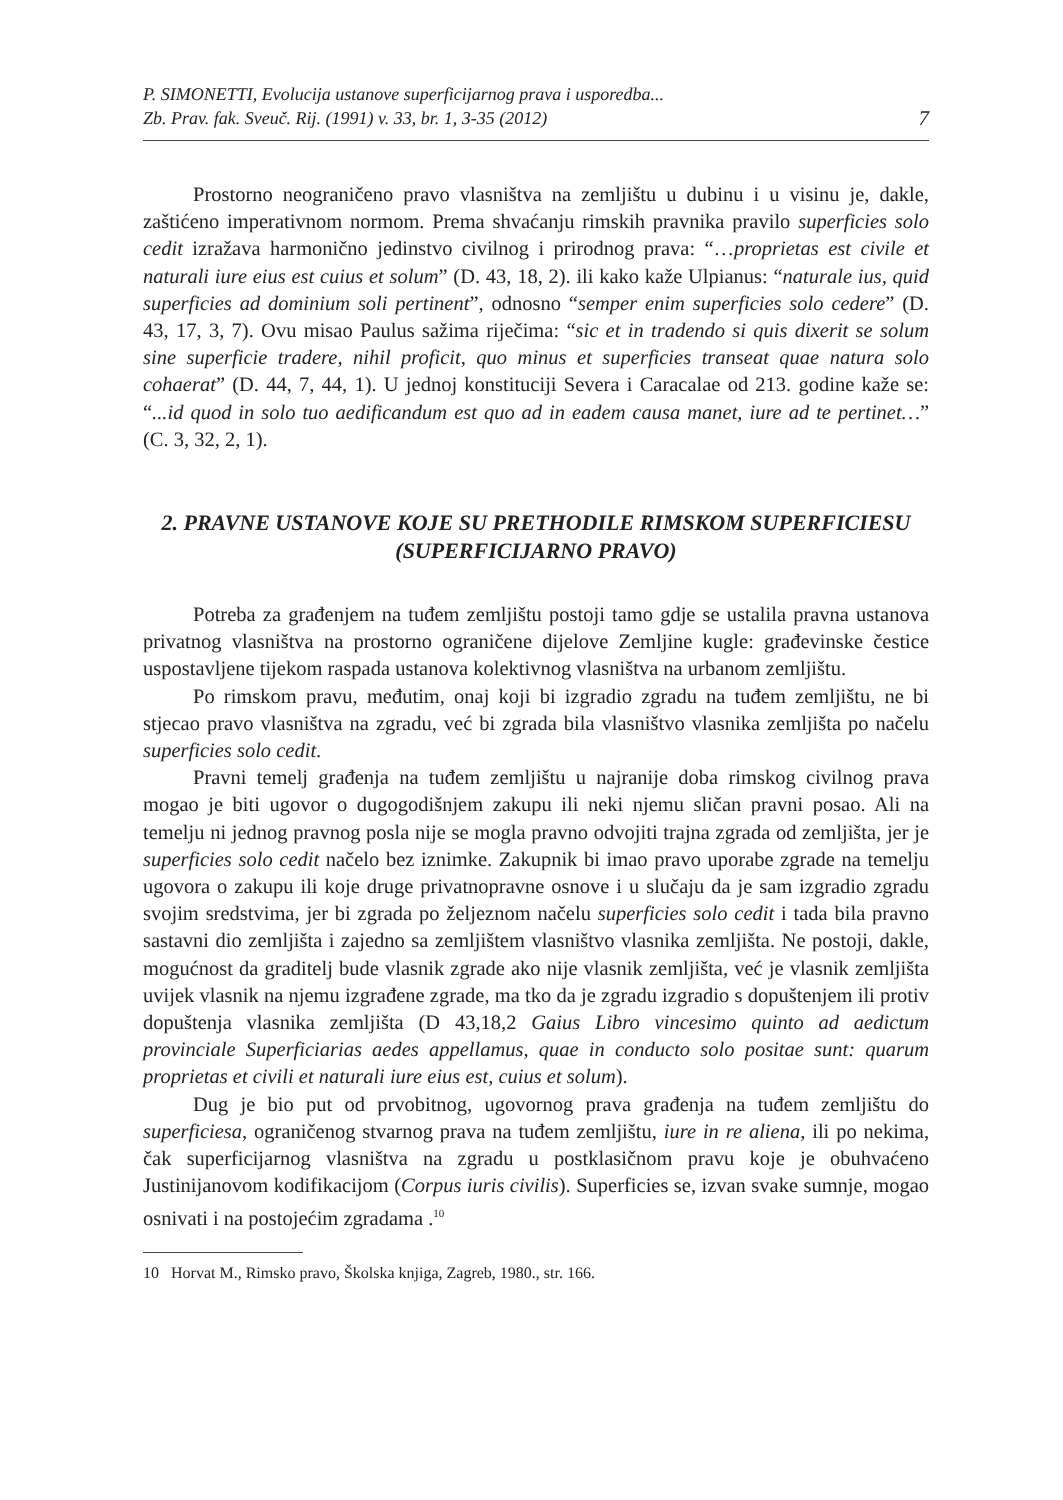P. SIMONETTI, Evolucija ustanove superficijarnog prava i usporedba...
Zb. Prav. fak. Sveuč. Rij. (1991) v. 33, br. 1, 3-35 (2012)
7
Prostorno neograničeno pravo vlasništva na zemljištu u dubinu i u visinu je, dakle, zaštićeno imperativnom normom. Prema shvaćanju rimskih pravnika pravilo superficies solo cedit izražava harmonično jedinstvo civilnog i prirodnog prava: “…proprietas est civile et naturali iure eius est cuius et solum” (D. 43, 18, 2). ili kako kaže Ulpianus: “naturale ius, quid superficies ad dominium soli pertinent”, odnosno “semper enim superficies solo cedere” (D. 43, 17, 3, 7). Ovu misao Paulus sažima riječima: “sic et in tradendo si quis dixerit se solum sine superficie tradere, nihil proficit, quo minus et superficies transeat quae natura solo cohaerat” (D. 44, 7, 44, 1). U jednoj konstituciji Severa i Caracalae od 213. godine kaže se: “...id quod in solo tuo aedificandum est quo ad in eadem causa manet, iure ad te pertinet…” (C. 3, 32, 2, 1).
2. PRAVNE USTANOVE KOJE SU PRETHODILE RIMSKOM SUPERFICIESU (SUPERFICIJARNO PRAVO)
Potreba za građenjem na tuđem zemljištu postoji tamo gdje se ustalila pravna ustanova privatnog vlasništva na prostorno ograničene dijelove Zemljine kugle: građevinske čestice uspostavljene tijekom raspada ustanova kolektivnog vlasništva na urbanom zemljištu.
Po rimskom pravu, međutim, onaj koji bi izgradio zgradu na tuđem zemljištu, ne bi stjecao pravo vlasništva na zgradu, već bi zgrada bila vlasništvo vlasnika zemljišta po načelu superficies solo cedit.
Pravni temelj građenja na tuđem zemljištu u najranije doba rimskog civilnog prava mogao je biti ugovor o dugogodišnjem zakupu ili neki njemu sličan pravni posao. Ali na temelju ni jednog pravnog posla nije se mogla pravno odvojiti trajna zgrada od zemljišta, jer je superficies solo cedit načelo bez iznimke. Zakupnik bi imao pravo uporabe zgrade na temelju ugovora o zakupu ili koje druge privatnopravne osnove i u slučaju da je sam izgradio zgradu svojim sredstvima, jer bi zgrada po željeznom načelu superficies solo cedit i tada bila pravno sastavni dio zemljišta i zajedno sa zemljištem vlasništvo vlasnika zemljišta. Ne postoji, dakle, mogućnost da graditelj bude vlasnik zgrade ako nije vlasnik zemljišta, već je vlasnik zemljišta uvijek vlasnik na njemu izgrađene zgrade, ma tko da je zgradu izgradio s dopuštenjem ili protiv dopuštenja vlasnika zemljišta (D 43,18,2 Gaius Libro vincesimo quinto ad aedictum provinciale Superficiarias aedes appellamus, quae in conducto solo positae sunt: quarum proprietas et civili et naturali iure eius est, cuius et solum).
Dug je bio put od prvobitnog, ugovornog prava građenja na tuđem zemljištu do superficiesa, ograničenog stvarnog prava na tuđem zemljištu, iure in re aliena, ili po nekima, čak superficijarnog vlasništva na zgradu u postklasičnom pravu koje je obuhvaćeno Justinijanovom kodifikacijom (Corpus iuris civilis). Superficies se, izvan svake sumnje, mogao osnivati i na postojećim zgradama .<sup>10</sup>
10 Horvat M., Rimsko pravo, Školska knjiga, Zagreb, 1980., str. 166.